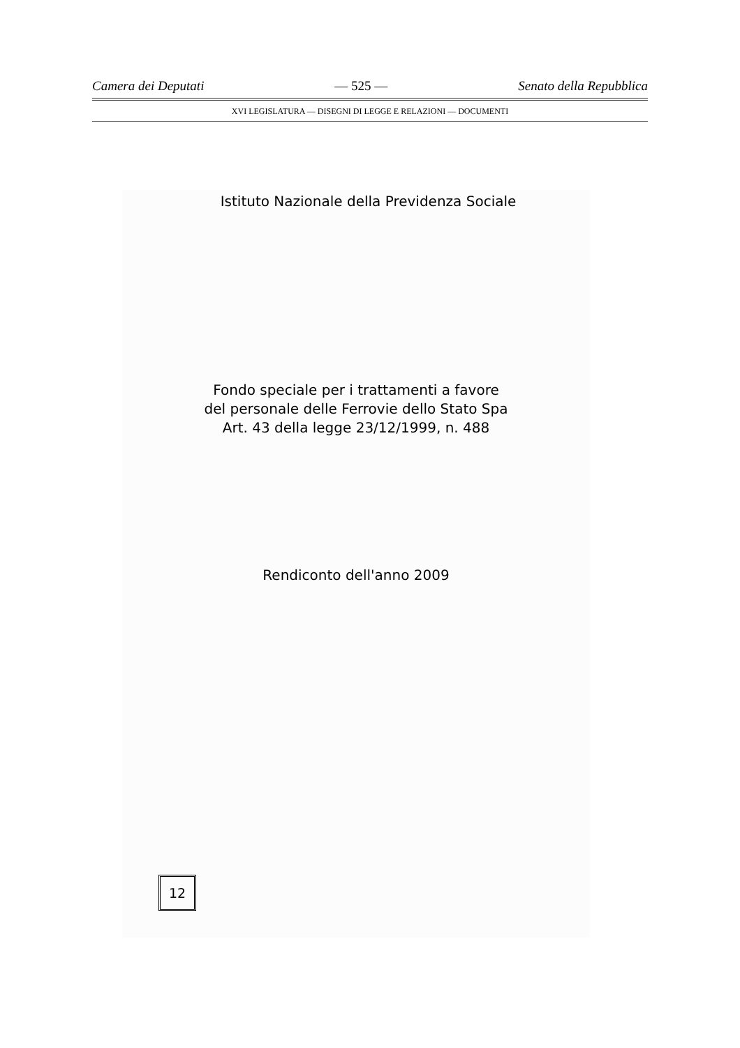Camera dei Deputati — 525 — Senato della Repubblica
XVI LEGISLATURA — DISEGNI DI LEGGE E RELAZIONI — DOCUMENTI
Istituto Nazionale della Previdenza Sociale
Fondo speciale per i trattamenti a favore
del personale delle Ferrovie dello Stato Spa
Art. 43 della legge 23/12/1999, n. 488
Rendiconto dell'anno 2009
12